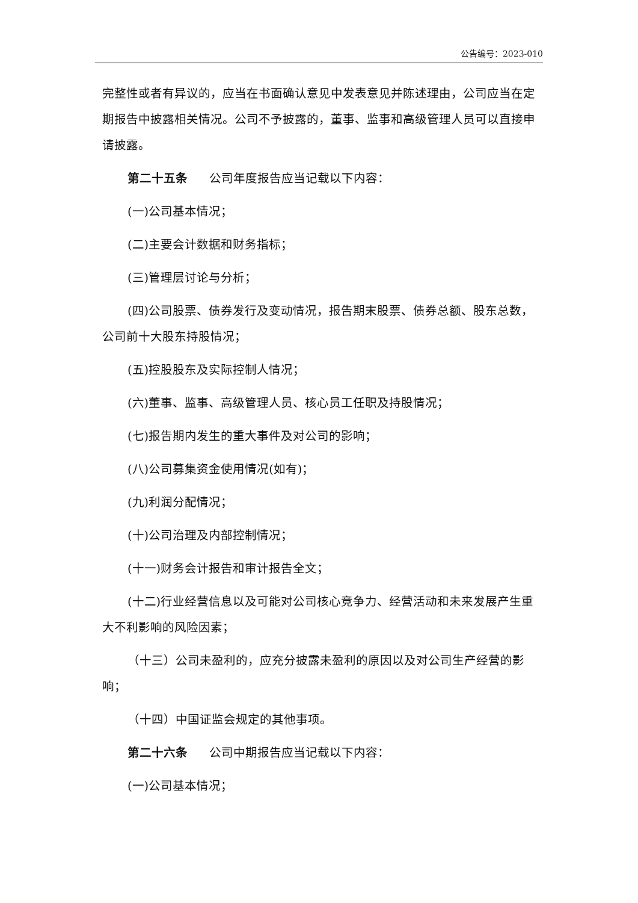公告编号：2023-010
完整性或者有异议的，应当在书面确认意见中发表意见并陈述理由，公司应当在定期报告中披露相关情况。公司不予披露的，董事、监事和高级管理人员可以直接申请披露。
第二十五条 公司年度报告应当记载以下内容：
(一)公司基本情况；
(二)主要会计数据和财务指标；
(三)管理层讨论与分析；
(四)公司股票、债券发行及变动情况，报告期末股票、债券总额、股东总数，公司前十大股东持股情况；
(五)控股股东及实际控制人情况；
(六)董事、监事、高级管理人员、核心员工任职及持股情况；
(七)报告期内发生的重大事件及对公司的影响；
(八)公司募集资金使用情况(如有)；
(九)利润分配情况；
(十)公司治理及内部控制情况；
(十一)财务会计报告和审计报告全文；
(十二)行业经营信息以及可能对公司核心竞争力、经营活动和未来发展产生重大不利影响的风险因素；
（十三）公司未盈利的，应充分披露未盈利的原因以及对公司生产经营的影响；
（十四）中国证监会规定的其他事项。
第二十六条 公司中期报告应当记载以下内容：
(一)公司基本情况；